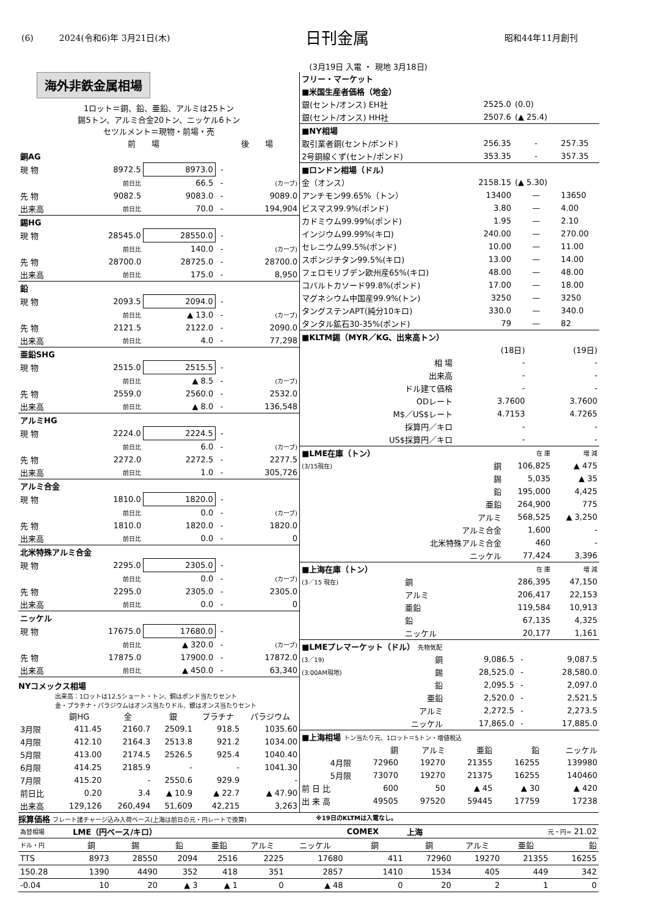(6)　　　2024(令和6)年 3月21日(木) 日刊金属 昭和44年11月創刊
(3月19日 入電 ・ 現地 3月18日)
海外非鉄金属相場
1ロット＝銅、鉛、亜鉛、アルミは25トン
錫5トン、アルミ合金20トン、ニッケル6トン
セツルメント＝現物・前場・売
| | 前 場 | | 後 場 | |
| --- | --- | --- | --- | --- |
| 銅AG | | | | |
| 現 物 | 8972.5 | 8973.0 | - | |
| | 前日比 | 66.5 | - | (カーブ) |
| 先 物 | 9082.5 | 9083.0 | - | 9089.0 |
| 出来高 | 前日比 | 70.0 | - | 194,904 |
| 錫HG | | | | |
| 現 物 | 28545.0 | 28550.0 | - | |
| | 前日比 | 140.0 | - | (カーブ) |
| 先 物 | 28700.0 | 28725.0 | - | 28700.0 |
| 出来高 | 前日比 | 175.0 | - | 8,950 |
| 鉛 | | | | |
| 現 物 | 2093.5 | 2094.0 | - | |
| | 前日比 | ▲ 13.0 | - | (カーブ) |
| 先 物 | 2121.5 | 2122.0 | - | 2090.0 |
| 出来高 | 前日比 | 4.0 | - | 77,298 |
| 亜鉛SHG | | | | |
| 現 物 | 2515.0 | 2515.5 | - | |
| | 前日比 | ▲ 8.5 | - | (カーブ) |
| 先 物 | 2559.0 | 2560.0 | - | 2532.0 |
| 出来高 | 前日比 | ▲ 8.0 | - | 136,548 |
| アルミHG | | | | |
| 現 物 | 2224.0 | 2224.5 | - | |
| | 前日比 | 6.0 | - | (カーブ) |
| 先 物 | 2272.0 | 2272.5 | - | 2277.5 |
| 出来高 | 前日比 | 1.0 | - | 305,726 |
| アルミ合金 | | | | |
| 現 物 | 1810.0 | 1820.0 | - | |
| | 前日比 | 0.0 | - | (カーブ) |
| 先 物 | 1810.0 | 1820.0 | - | 1820.0 |
| 出来高 | 前日比 | 0.0 | - | 0 |
| 北米特殊アルミ合金 | | | | |
| 現 物 | 2295.0 | 2305.0 | - | |
| | 前日比 | 0.0 | - | (カーブ) |
| 先 物 | 2295.0 | 2305.0 | - | 2305.0 |
| 出来高 | 前日比 | 0.0 | - | 0 |
| ニッケル | | | | |
| 現 物 | 17675.0 | 17680.0 | - | |
| | 前日比 | ▲ 320.0 | - | (カーブ) |
| 先 物 | 17875.0 | 17900.0 | - | 17872.0 |
| 出来高 | 前日比 | ▲ 450.0 | - | 63,340 |
NYコメックス相場
出来高：1ロットは12.5ショート・トン、銅はポンド当たりセント
金・プラチナ・パラジウムはオンス当たりドル、銀はオンス当たりセント
| | 銅HG | 金 | 銀 | プラチナ | パラジウム |
| --- | --- | --- | --- | --- | --- |
| 3月限 | 411.45 | 2160.7 | 2509.1 | 918.5 | 1035.60 |
| 4月限 | 412.10 | 2164.3 | 2513.8 | 921.2 | 1034.00 |
| 5月限 | 413.00 | 2174.5 | 2526.5 | 925.4 | 1040.40 |
| 6月限 | 414.25 | 2185.9 | - | - | 1041.30 |
| 7月限 | 415.20 | - | 2550.6 | 929.9 | - |
| 前日比 | 0.20 | 3.4 | ▲ 10.9 | ▲ 22.7 | ▲ 47.90 |
| 出来高 | 129,126 | 260,494 | 51,609 | 42,215 | 3,263 |
| フリー・マーケット | | | |
| ■米国生産者価格（地金） | | | |
| 銀(セント/オンス) EH社 | 2525.0 | (0.0) | |
| 銀(セント/オンス) HH社 | 2507.6 | (▲ 25.4) | |
| ■NY相場 | | | |
| 取引業者銅(セント/ポンド) | 256.35 | - | 257.35 |
| 2号銅線くず(セント/ポンド) | 353.35 | - | 357.35 |
| ■ロンドン相場（ドル） | | | |
| 金（オンス） | 2158.15 | (▲ 5.30) | |
| アンチモン99.65%（トン） | 13400 | — | 13650 |
| ビスマス99.9%(ポンド) | 3.80 | — | 4.00 |
| カドミウム99.99%(ポンド) | 1.95 | — | 2.10 |
| インジウム99.99%(キロ) | 240.00 | — | 270.00 |
| セレニウム99.5%(ポンド) | 10.00 | — | 11.00 |
| スポンジチタン99.5%(キロ) | 13.00 | — | 14.00 |
| フェロモリブデン欧州産65%(キロ) | 48.00 | — | 48.00 |
| コバルトカソード99.8%(ポンド) | 17.00 | — | 18.00 |
| マグネシウム中国産99.9%(トン) | 3250 | — | 3250 |
| タングステンAPT(純分10キロ) | 330.0 | — | 340.0 |
| タンタル鉱石30-35%(ポンド) | 79 | — | 82 |
| ■KLTM錫（MYR／KG、出来高トン） | | |
| | (18日) | (19日) |
| 相 場 | - | - |
| 出来高 | - | - |
| ドル建て価格 | - | - |
| ODレート | 3.7600 | 3.7600 |
| M$／US$レート | 4.7153 | 4.7265 |
| 採算円／キロ | - | - |
| US$採算円／キロ | - | - |
| ■LME在庫（トン） | | 在 庫 | 増 減 |
| (3/15現在) | 銅 | 106,825 | ▲ 475 |
| | 錫 | 5,035 | ▲ 35 |
| | 鉛 | 195,000 | 4,425 |
| | 亜鉛 | 264,900 | 775 |
| | アルミ | 568,525 | ▲ 3,250 |
| | アルミ合金 | 1,600 | - |
| | 北米特殊アルミ合金 | 460 | - |
| | ニッケル | 77,424 | 3,396 |
| ■上海在庫（トン） | | 在 庫 | 増 減 |
| (3／15 現在) | 銅 | 286,395 | 47,150 |
| | アルミ | 206,417 | 22,153 |
| | 亜鉛 | 119,584 | 10,913 |
| | 鉛 | 67,135 | 4,325 |
| | ニッケル | 20,177 | 1,161 |
| ■LMEプレマーケット（ドル） 先物気配 | | | | |
| (3／19) | 銅 | 9,086.5 | - | 9,087.5 |
| (3:00AM現地) | 錫 | 28,525.0 | - | 28,580.0 |
| | 鉛 | 2,095.5 | - | 2,097.0 |
| | 亜鉛 | 2,520.0 | - | 2,521.5 |
| | アルミ | 2,272.5 | - | 2,273.5 |
| | ニッケル | 17,865.0 | - | 17,885.0 |
| ■上海相場 トン当たり元、1ロット＝5トン・増値税込 | | | | | |
| | 銅 | アルミ | 亜鉛 | 鉛 | ニッケル |
| 4月限 | 72960 | 19270 | 21355 | 16255 | 139980 |
| 5月限 | 73070 | 19270 | 21375 | 16255 | 140460 |
| 前 日 比 | 600 | 50 | ▲ 45 | ▲ 30 | ▲ 420 |
| 出 来 高 | 49505 | 97520 | 59445 | 17759 | 17238 |
採算価格 フレート諸チャージ込み入荷ベース(上海は前日の元・円レートで換算) ※19日のKLTMは入電なし。
| 為替相場 | LME（円ベース/キロ） | | | | | | COMEX | 上海 | 元・円= 21.02 | | |
| ドル・円 | 銅 | 錫 | 鉛 | 亜鉛 | アルミ | ニッケル | 銅 | 銅 | アルミ | 亜鉛 | 鉛 |
| TTS | 8973 | 28550 | 2094 | 2516 | 2225 | 17680 | 411 | 72960 | 19270 | 21355 | 16255 |
| 150.28 | 1390 | 4490 | 352 | 418 | 351 | 2857 | 1410 | 1534 | 405 | 449 | 342 |
| -0.04 | 10 | 20 | ▲ 3 | ▲ 1 | 0 | ▲ 48 | 0 | 20 | 2 | 1 | 0 |